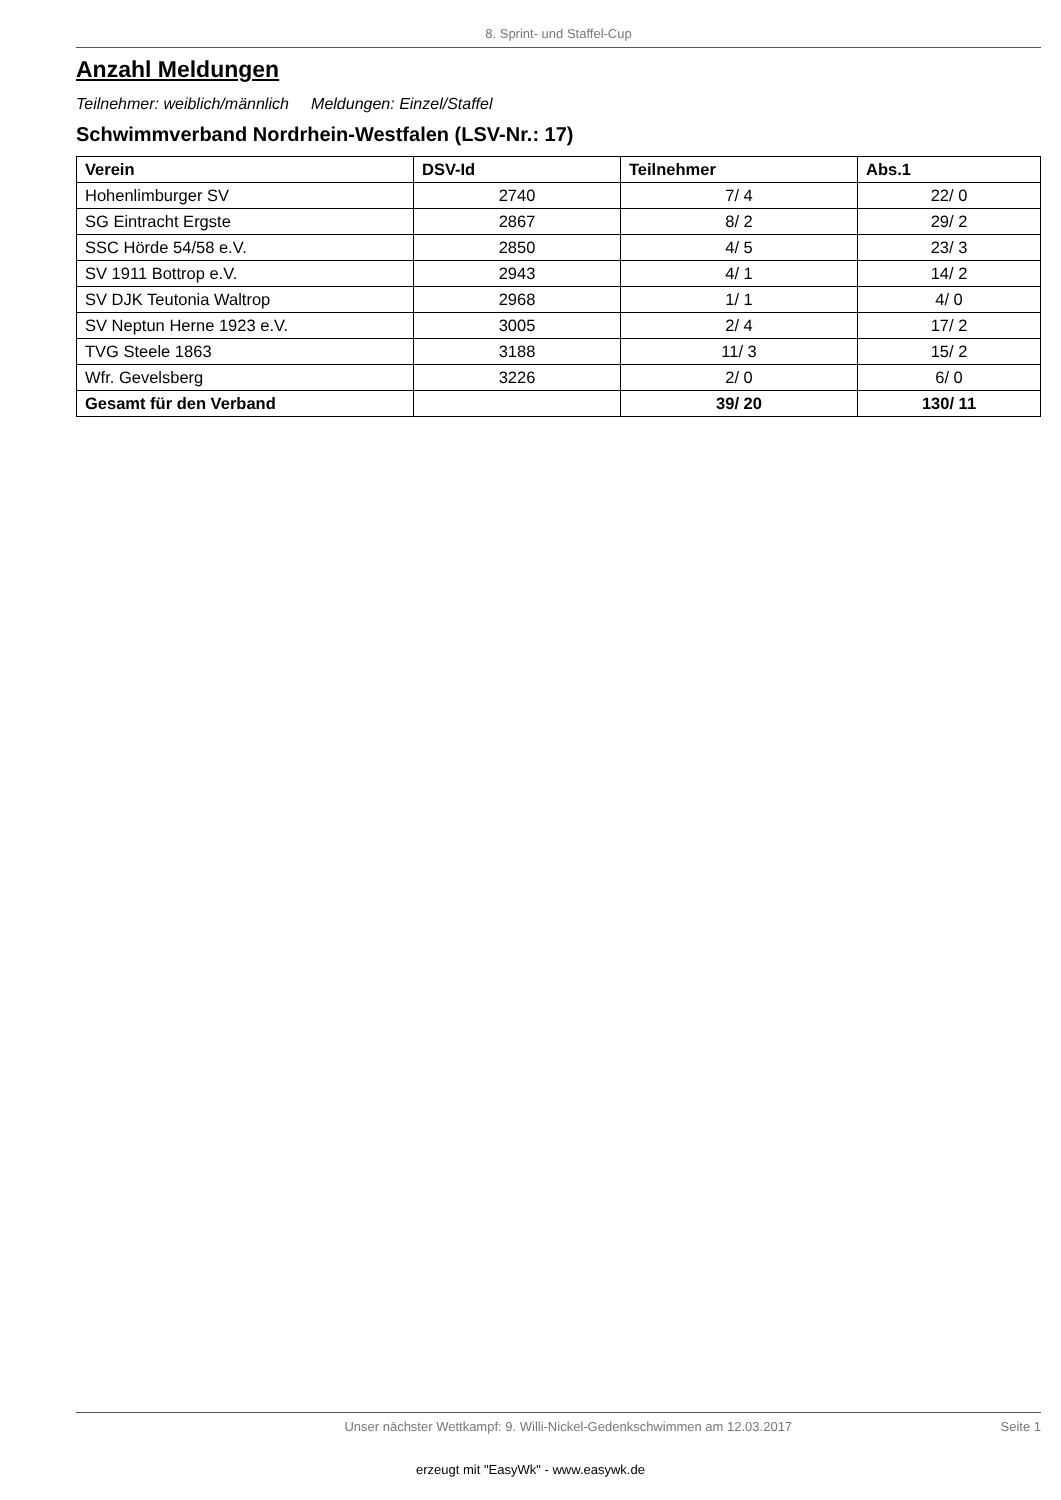8. Sprint- und Staffel-Cup
Anzahl Meldungen
Teilnehmer: weiblich/männlich Meldungen: Einzel/Staffel
Schwimmverband Nordrhein-Westfalen (LSV-Nr.: 17)
| Verein | DSV-Id | Teilnehmer | Abs.1 |
| --- | --- | --- | --- |
| Hohenlimburger SV | 2740 | 7/ 4 | 22/ 0 |
| SG Eintracht Ergste | 2867 | 8/ 2 | 29/ 2 |
| SSC Hörde 54/58 e.V. | 2850 | 4/ 5 | 23/ 3 |
| SV 1911 Bottrop e.V. | 2943 | 4/ 1 | 14/ 2 |
| SV DJK Teutonia Waltrop | 2968 | 1/ 1 | 4/ 0 |
| SV Neptun Herne 1923 e.V. | 3005 | 2/ 4 | 17/ 2 |
| TVG Steele 1863 | 3188 | 11/ 3 | 15/ 2 |
| Wfr. Gevelsberg | 3226 | 2/ 0 | 6/ 0 |
| Gesamt für den Verband | | 39/ 20 | 130/ 11 |
Unser nächster Wettkampf: 9. Willi-Nickel-Gedenkschwimmen am 12.03.2017 Seite 1
erzeugt mit "EasyWk" - www.easywk.de